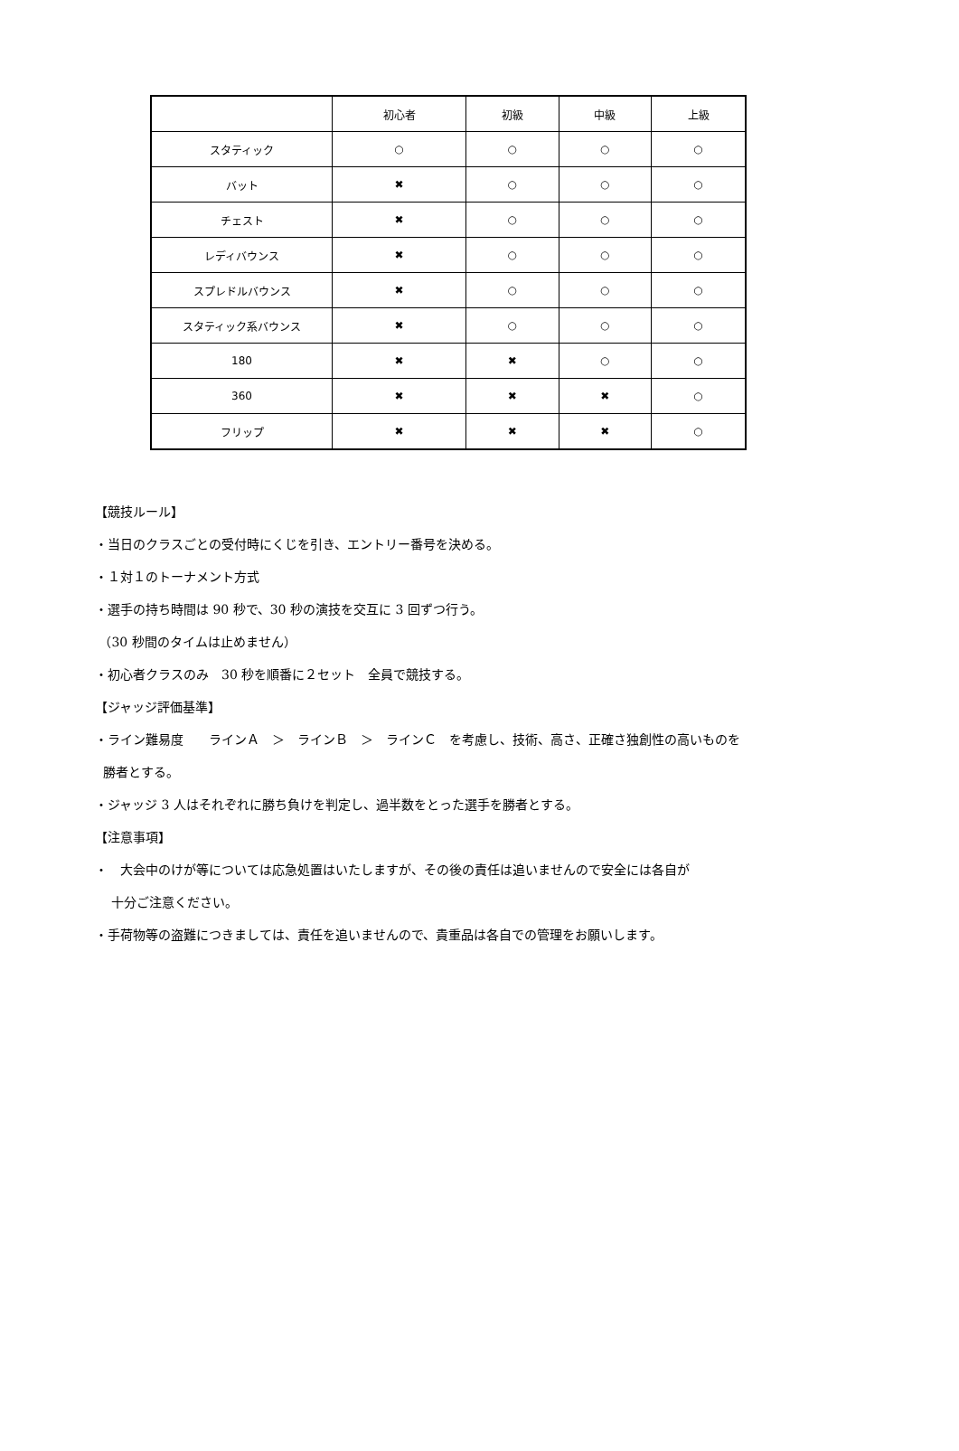| | 初心者 | 初級 | 中級 | 上級 |
| --- | --- | --- | --- | --- |
| スタティック | ○ | ○ | ○ | ○ |
| バット | ✖ | ○ | ○ | ○ |
| チェスト | ✖ | ○ | ○ | ○ |
| レディバウンス | ✖ | ○ | ○ | ○ |
| スプレドルバウンス | ✖ | ○ | ○ | ○ |
| スタティック系バウンス | ✖ | ○ | ○ | ○ |
| 180 | ✖ | ✖ | ○ | ○ |
| 360 | ✖ | ✖ | ✖ | ○ |
| フリップ | ✖ | ✖ | ✖ | ○ |
【競技ルール】
・当日のクラスごとの受付時にくじを引き、エントリー番号を決める。
・１対１のトーナメント方式
・選手の持ち時間は 90 秒で、30 秒の演技を交互に 3 回ずつ行う。
（30 秒間のタイムは止めません）
・初心者クラスのみ　30 秒を順番に２セット　全員で競技する。
【ジャッジ評価基準】
・ライン難易度　　ラインＡ　＞　ラインＢ　＞　ラインＣ　を考慮し、技術、高さ、正確さ独創性の高いものを
勝者とする。
・ジャッジ 3 人はそれぞれに勝ち負けを判定し、過半数をとった選手を勝者とする。
【注意事項】
・　大会中のけが等については応急処置はいたしますが、その後の責任は追いませんので安全には各自が
十分ご注意ください。
・手荷物等の盗難につきましては、責任を追いませんので、貴重品は各自での管理をお願いします。